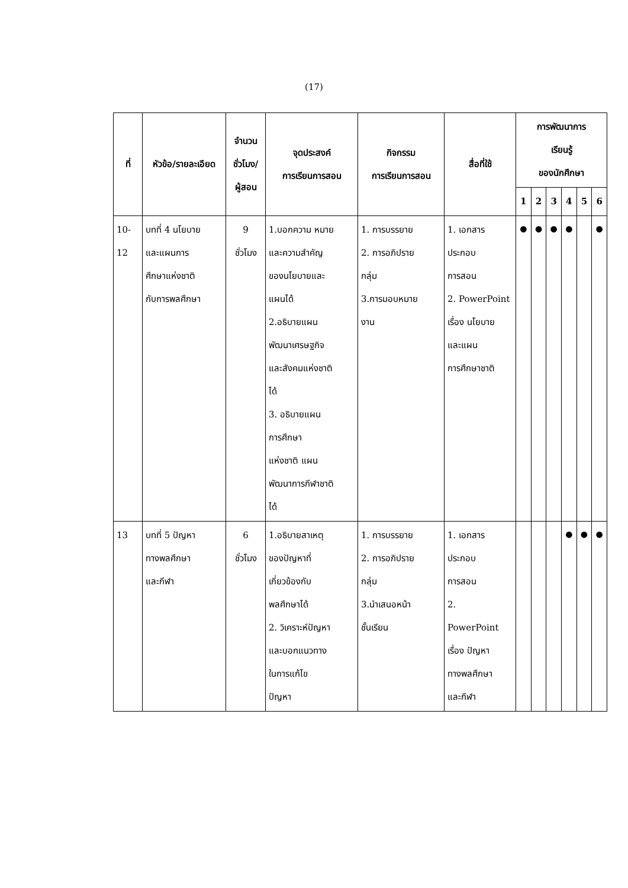(17)
| ที่ | หัวข้อ/รายละเอียด | จำนวน ชั่วโมง/ ผู้สอน | จุดประสงค์ การเรียนการสอน | กิจกรรม การเรียนการสอน | สื่อที่ใช้ | การพัฒนาการ เรียนรู้ ของนักศึกษา | | | | | |
| --- | --- | --- | --- | --- | --- | --- | --- | --- | --- | --- | --- |
| | | | | | | 1 | 2 | 3 | 4 | 5 | 6 |
| 10-12 | บทที่ 4 นโยบาย และแผนการ ศึกษาแห่งชาติ กับการพลศึกษา | 9 ชั่วโมง | 1.บอกความ หมาย และความสำคัญ ของนโยบายและ แผนได้ 2.อธิบายแผน พัฒนาเศรษฐกิจ และสังคมแห่งชาติ ได้ 3. อธิบายแผน การศึกษา แห่งชาติ แผน พัฒนาการกีฬาชาติ ได้ | 1. การบรรยาย 2. การอภิปราย กลุ่ม 3.การมอบหมาย งาน | 1. เอกสาร ประกอบ การสอน 2. PowerPoint เรื่อง นโยบาย และแผน การศึกษาชาติ | ● | ● | ● | ● | | ● |
| 13 | บทที่ 5 ปัญหา ทางพลศึกษา และกีฬา | 6 ชั่วโมง | 1.อธิบายสาเหตุ ของปัญหาที่ เกี่ยวข้องกับ พลศึกษาได้ 2. วิเคราะห์ปัญหา และบอกแนวทาง ในการแก้ไข ปัญหา | 1. การบรรยาย 2. การอภิปราย กลุ่ม 3.นำเสนอหน้า ชั้นเรียน | 1. เอกสาร ประกอบ การสอน 2. PowerPoint เรื่อง ปัญหา ทางพลศึกษา และกีฬา | | | | ● | ● | ● |